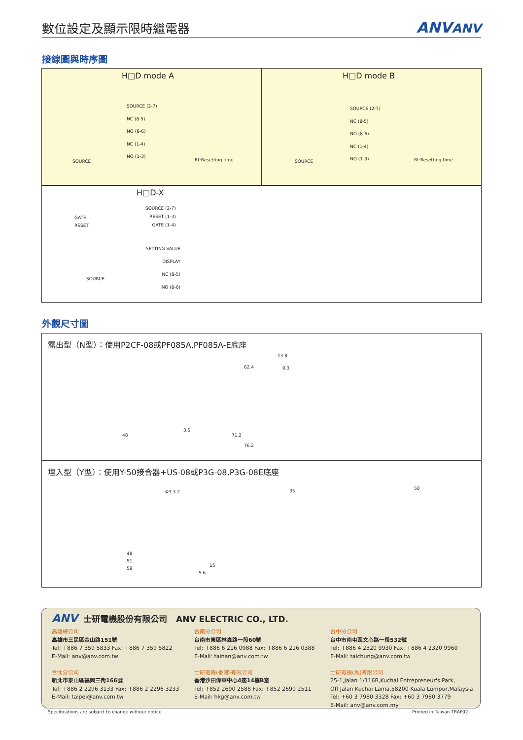數位設定及顯示限時繼電器
ANVANV
接線圖與時序圖
H□D mode A H□D mode B
SOURCE (2-7)
NC (8-5)
NO (8-6)
NC (1-4)
NO (1-3)
Rt:Resetting time
SOURCE
SOURCE (2-7)
NC (8-5)
NO (8-6)
NC (1-4)
NO (1-3)
Rt:Resetting time
SOURCE
H□D-X
SOURCE (2-7)
RESET (1-3)
GATE (1-4)
SETTING VALUE
DISPLAY
NC (8-5)
NO (8-6)
GATE
RESET
SOURCE
外觀尺寸圖
露出型（N型）：使用P2CF-08或PF085A,PF085A-E底座
13.8
62.4 0.3
48
3.5
71.2
76.2
埋入型（Y型）：使用Y-50接合器+US-08或P3G-08,P3G-08E底座
Φ3.3 2 35 50
48
51
59
15
5.6
ANV 士研電機股份有限公司 ANV ELECTRIC CO., LTD.
高雄總公司
高雄市三民區金山路151號
Tel: +886 7 359 5833 Fax: +886 7 359 5822
E-Mail: anv@anv.com.tw
台北分公司
新北市泰山區福興三街166號
Tel: +886 2 2296 3133 Fax: +886 2 2296 3233
E-Mail: taipei@anv.com.tw
台南分公司
台南市東區林森路一段60號
Tel: +886 6 216 0988 Fax: +886 6 216 0388
E-Mail: tainan@anv.com.tw
士研電機(香港)有限公司
香港沙田偉華中心4座14樓B室
Tel: +852 2690 2588 Fax: +852 2690 2511
E-Mail: hkg@anv.com.tw
台中分公司
台中市南屯區文心路一段532號
Tel: +886 4 2320 9930 Fax: +886 4 2320 9960
E-Mail: taichung@anv.com.tw
士研電機(馬)有限公司
25-1,Jalan 1/116B,Kuchai Entrepreneur's Park,
Off Jalan Kuchai Lama,58200 Kuala Lumpur,Malaysia
Tel: +60 3 7980 3328 Fax: +60 3 7980 3779
E-Mail: anv@anv.com.my
Specifications are subject to change without notice
Printed in Taiwan TRAF02